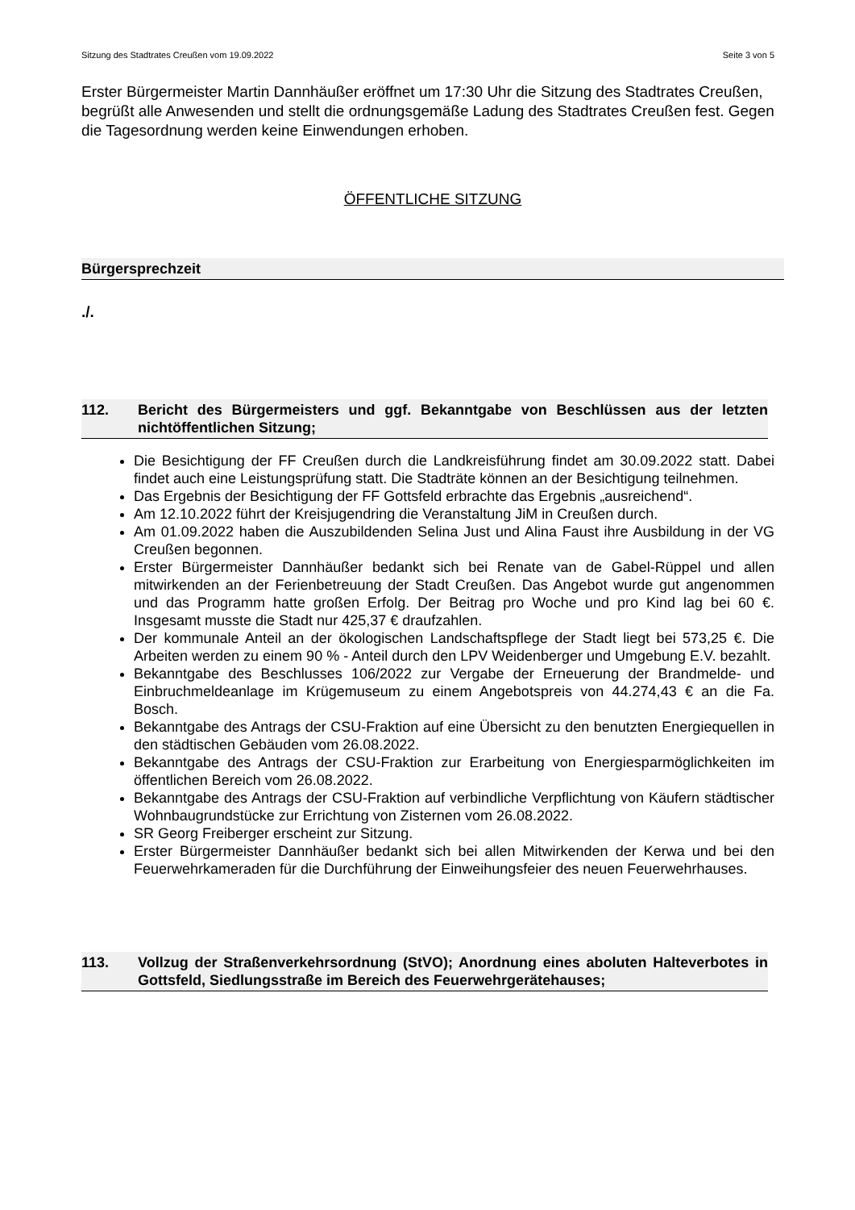Sitzung des Stadtrates Creußen vom 19.09.2022 Seite 3 von 5
Erster Bürgermeister Martin Dannhäußer eröffnet um 17:30 Uhr die Sitzung des Stadtrates Creußen, begrüßt alle Anwesenden und stellt die ordnungsgemäße Ladung des Stadtrates Creußen fest. Gegen die Tagesordnung werden keine Einwendungen erhoben.
ÖFFENTLICHE SITZUNG
Bürgersprechzeit
./.
112. Bericht des Bürgermeisters und ggf. Bekanntgabe von Beschlüssen aus der letzten nichtöffentlichen Sitzung;
Die Besichtigung der FF Creußen durch die Landkreisführung findet am 30.09.2022 statt. Dabei findet auch eine Leistungsprüfung statt. Die Stadträte können an der Besichtigung teilnehmen.
Das Ergebnis der Besichtigung der FF Gottsfeld erbrachte das Ergebnis „ausreichend“.
Am 12.10.2022 führt der Kreisjugendring die Veranstaltung JiM in Creußen durch.
Am 01.09.2022 haben die Auszubildenden Selina Just und Alina Faust ihre Ausbildung in der VG Creußen begonnen.
Erster Bürgermeister Dannhäußer bedankt sich bei Renate van de Gabel-Rüppel und allen mitwirkenden an der Ferienbetreuung der Stadt Creußen. Das Angebot wurde gut angenommen und das Programm hatte großen Erfolg. Der Beitrag pro Woche und pro Kind lag bei 60 €. Insgesamt musste die Stadt nur 425,37 € draufzahlen.
Der kommunale Anteil an der ökologischen Landschaftspflege der Stadt liegt bei 573,25 €. Die Arbeiten werden zu einem 90 % - Anteil durch den LPV Weidenberger und Umgebung E.V. bezahlt.
Bekanntgabe des Beschlusses 106/2022 zur Vergabe der Erneuerung der Brandmelde- und Einbruchmeldeanlage im Krügemuseum zu einem Angebotspreis von 44.274,43 € an die Fa. Bosch.
Bekanntgabe des Antrags der CSU-Fraktion auf eine Übersicht zu den benutzten Energiequellen in den städtischen Gebäuden vom 26.08.2022.
Bekanntgabe des Antrags der CSU-Fraktion zur Erarbeitung von Energiesparmöglichkeiten im öffentlichen Bereich vom 26.08.2022.
Bekanntgabe des Antrags der CSU-Fraktion auf verbindliche Verpflichtung von Käufern städtischer Wohnbaugrundstücke zur Errichtung von Zisternen vom 26.08.2022.
SR Georg Freiberger erscheint zur Sitzung.
Erster Bürgermeister Dannhäußer bedankt sich bei allen Mitwirkenden der Kerwa und bei den Feuerwehrkameraden für die Durchführung der Einweihungsfeier des neuen Feuerwehrhauses.
113. Vollzug der Straßenverkehrsordnung (StVO); Anordnung eines aboluten Halteverbotes in Gottsfeld, Siedlungsstraße im Bereich des Feuerwehrgerätehauses;